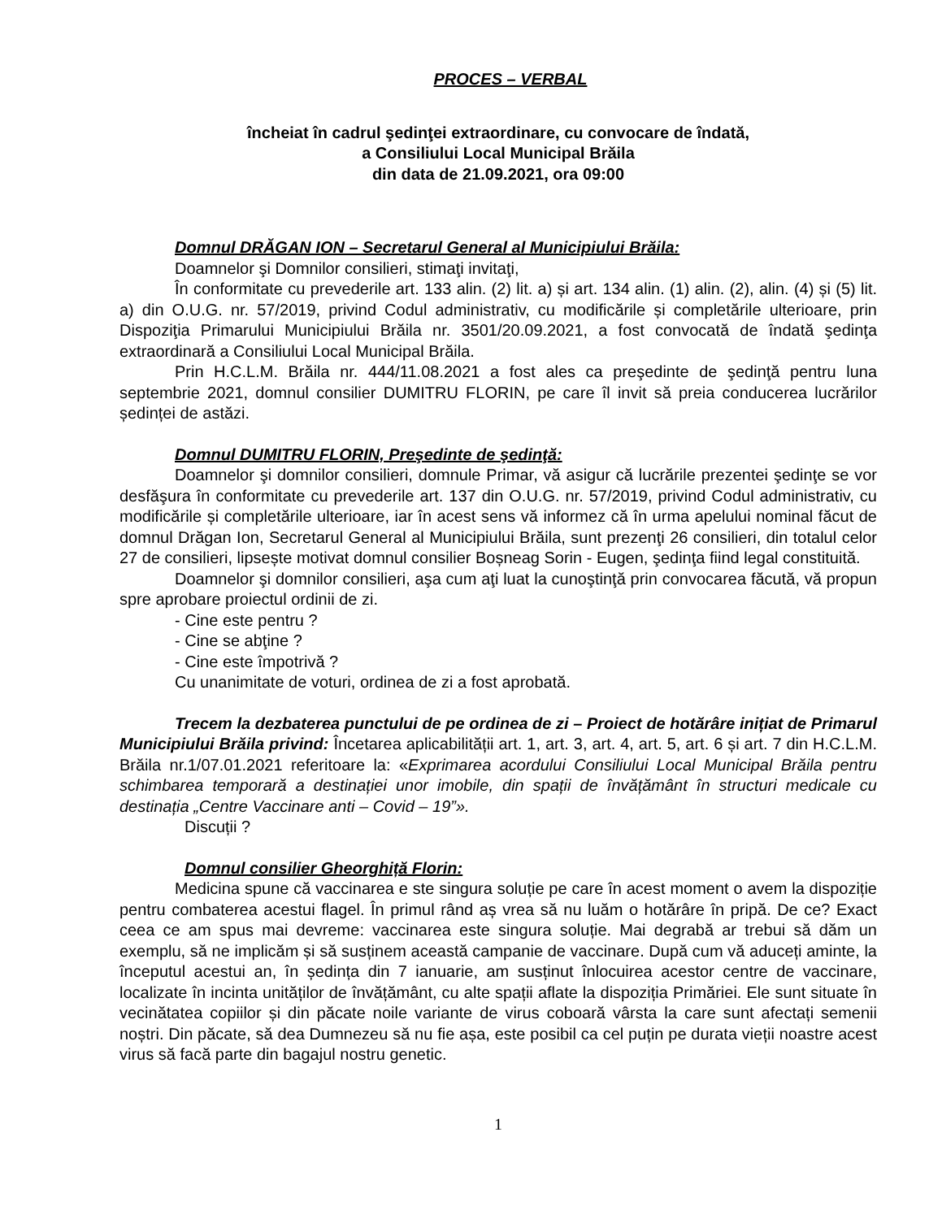PROCES – VERBAL
încheiat în cadrul şedinţei extraordinare, cu convocare de îndată,
a Consiliului Local Municipal Brăila
din data de 21.09.2021, ora 09:00
Domnul DRĂGAN ION – Secretarul General al Municipiului Brăila:
Doamnelor şi Domnilor consilieri, stimaţi invitaţi,
În conformitate cu prevederile art. 133 alin. (2) lit. a) și art. 134 alin. (1) alin. (2), alin. (4) și (5) lit. a) din O.U.G. nr. 57/2019, privind Codul administrativ, cu modificările și completările ulterioare, prin Dispoziţia Primarului Municipiului Brăila nr. 3501/20.09.2021, a fost convocată de îndată şedinţa extraordinară a Consiliului Local Municipal Brăila.
Prin H.C.L.M. Brăila nr. 444/11.08.2021 a fost ales ca preşedinte de şedinţă pentru luna septembrie 2021, domnul consilier DUMITRU FLORIN, pe care îl invit să preia conducerea lucrărilor ședinței de astăzi.
Domnul DUMITRU FLORIN, Preşedinte de şedinţă:
Doamnelor şi domnilor consilieri, domnule Primar, vă asigur că lucrările prezentei şedinţe se vor desfăşura în conformitate cu prevederile art. 137 din O.U.G. nr. 57/2019, privind Codul administrativ, cu modificările și completările ulterioare, iar în acest sens vă informez că în urma apelului nominal făcut de domnul Drăgan Ion, Secretarul General al Municipiului Brăila, sunt prezenţi 26 consilieri, din totalul celor 27 de consilieri, lipsește motivat domnul consilier Boșneag Sorin - Eugen, şedinţa fiind legal constituită.
Doamnelor şi domnilor consilieri, aşa cum aţi luat la cunoştinţă prin convocarea făcută, vă propun spre aprobare proiectul ordinii de zi.
- Cine este pentru ?
- Cine se abţine ?
- Cine este împotrivă ?
Cu unanimitate de voturi, ordinea de zi a fost aprobată.
Trecem la dezbaterea punctului de pe ordinea de zi – Proiect de hotărâre inițiat de Primarul Municipiului Brăila privind: Încetarea aplicabilității art. 1, art. 3, art. 4, art. 5, art. 6 și art. 7 din H.C.L.M. Brăila nr.1/07.01.2021 referitoare la: «Exprimarea acordului Consiliului Local Municipal Brăila pentru schimbarea temporară a destinației unor imobile, din spații de învățământ în structuri medicale cu destinația „Centre Vaccinare anti – Covid – 19”».
Discuții ?
Domnul consilier Gheorghiță Florin:
Medicina spune că vaccinarea e ste singura soluție pe care în acest moment o avem la dispoziție pentru combaterea acestui flagel. În primul rând aș vrea să nu luăm o hotărâre în pripă. De ce? Exact ceea ce am spus mai devreme: vaccinarea este singura soluție. Mai degrabă ar trebui să dăm un exemplu, să ne implicăm și să susținem această campanie de vaccinare. După cum vă aduceți aminte, la începutul acestui an, în ședința din 7 ianuarie, am susținut înlocuirea acestor centre de vaccinare, localizate în incinta unităților de învățământ, cu alte spații aflate la dispoziția Primăriei. Ele sunt situate în vecinătatea copiilor și din păcate noile variante de virus coboară vârsta la care sunt afectați semenii noștri. Din păcate, să dea Dumnezeu să nu fie așa, este posibil ca cel puțin pe durata vieții noastre acest virus să facă parte din bagajul nostru genetic.
1